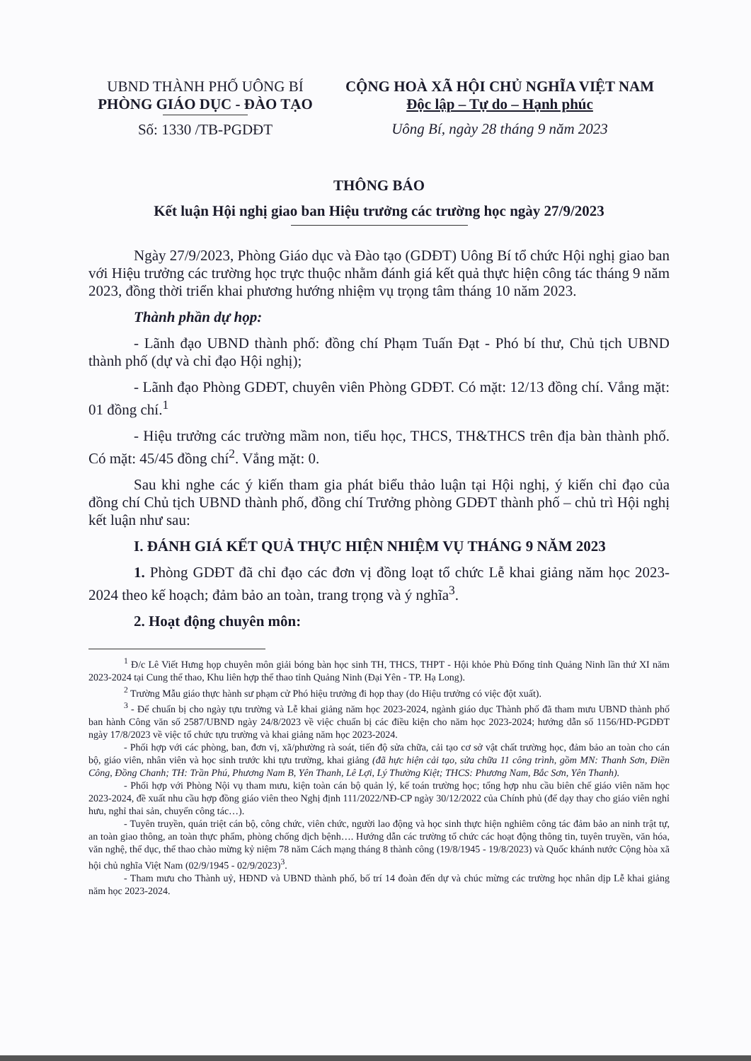UBND THÀNH PHỐ UÔNG BÍ
PHÒNG GIÁO DỤC - ĐÀO TẠO
Số: 1330 /TB-PGDĐT
CỘNG HOÀ XÃ HỘI CHỦ NGHĨA VIỆT NAM
Độc lập – Tự do – Hạnh phúc
Uông Bí, ngày 28 tháng 9 năm 2023
THÔNG BÁO
Kết luận Hội nghị giao ban Hiệu trưởng các trường học ngày 27/9/2023
Ngày 27/9/2023, Phòng Giáo dục và Đào tạo (GDĐT) Uông Bí tổ chức Hội nghị giao ban với Hiệu trưởng các trường học trực thuộc nhằm đánh giá kết quả thực hiện công tác tháng 9 năm 2023, đồng thời triển khai phương hướng nhiệm vụ trọng tâm tháng 10 năm 2023.
Thành phần dự họp:
- Lãnh đạo UBND thành phố: đồng chí Phạm Tuấn Đạt - Phó bí thư, Chủ tịch UBND thành phố (dự và chỉ đạo Hội nghị);
- Lãnh đạo Phòng GDĐT, chuyên viên Phòng GDĐT. Có mặt: 12/13 đồng chí. Vắng mặt: 01 đồng chí.<sup>1</sup>
- Hiệu trưởng các trường mầm non, tiểu học, THCS, TH&THCS trên địa bàn thành phố. Có mặt: 45/45 đồng chí<sup>2</sup>. Vắng mặt: 0.
Sau khi nghe các ý kiến tham gia phát biểu thảo luận tại Hội nghị, ý kiến chỉ đạo của đồng chí Chủ tịch UBND thành phố, đồng chí Trưởng phòng GDĐT thành phố – chủ trì Hội nghị kết luận như sau:
I. ĐÁNH GIÁ KẾT QUẢ THỰC HIỆN NHIỆM VỤ THÁNG 9 NĂM 2023
1. Phòng GDĐT đã chỉ đạo các đơn vị đồng loạt tổ chức Lễ khai giảng năm học 2023-2024 theo kế hoạch; đảm bảo an toàn, trang trọng và ý nghĩa<sup>3</sup>.
2. Hoạt động chuyên môn:
<sup>1</sup> Đ/c Lê Viết Hưng họp chuyên môn giải bóng bàn học sinh TH, THCS, THPT - Hội khỏe Phù Đổng tỉnh Quảng Ninh lần thứ XI năm 2023-2024 tại Cung thể thao, Khu liên hợp thể thao tỉnh Quảng Ninh (Đại Yên - TP. Hạ Long).
<sup>2</sup> Trường Mẫu giáo thực hành sư phạm cử Phó hiệu trưởng đi họp thay (do Hiệu trưởng có việc đột xuất).
<sup>3</sup> - Để chuẩn bị cho ngày tựu trường và Lễ khai giảng năm học 2023-2024, ngành giáo dục Thành phố đã tham mưu UBND thành phố ban hành Công văn số 2587/UBND ngày 24/8/2023 về việc chuẩn bị các điều kiện cho năm học 2023-2024; hướng dẫn số 1156/HD-PGDĐT ngày 17/8/2023 về việc tổ chức tựu trường và khai giảng năm học 2023-2024.
- Phối hợp với các phòng, ban, đơn vị, xã/phường rà soát, tiến độ sửa chữa, cải tạo cơ sở vật chất trường học, đảm bảo an toàn cho cán bộ, giáo viên, nhân viên và học sinh trước khi tựu trường, khai giảng (đã hực hiện cải tạo, sửa chữa 11 công trình, gồm MN: Thanh Sơn, Điền Công, Đồng Chanh; TH: Trần Phú, Phương Nam B, Yên Thanh, Lê Lợi, Lý Thường Kiệt; THCS: Phương Nam, Bắc Sơn, Yên Thanh).
- Phối hợp với Phòng Nội vụ tham mưu, kiện toàn cán bộ quản lý, kế toán trường học; tổng hợp nhu cầu biên chế giáo viên năm học 2023-2024, đề xuất nhu cầu hợp đồng giáo viên theo Nghị định 111/2022/NĐ-CP ngày 30/12/2022 của Chính phủ (để dạy thay cho giáo viên nghỉ hưu, nghỉ thai sản, chuyển công tác…).
- Tuyên truyền, quán triệt cán bộ, công chức, viên chức, người lao động và học sinh thực hiện nghiêm công tác đảm bảo an ninh trật tự, an toàn giao thông, an toàn thực phẩm, phòng chống dịch bệnh…. Hướng dẫn các trường tổ chức các hoạt động thông tin, tuyên truyền, văn hóa, văn nghệ, thể dục, thể thao chào mừng kỷ niệm 78 năm Cách mạng tháng 8 thành công (19/8/1945 - 19/8/2023) và Quốc khánh nước Cộng hòa xã hội chủ nghĩa Việt Nam (02/9/1945 - 02/9/2023)<sup>3</sup>.
- Tham mưu cho Thành uỷ, HĐND và UBND thành phố, bố trí 14 đoàn đến dự và chúc mừng các trường học nhân dịp Lễ khai giảng năm học 2023-2024.